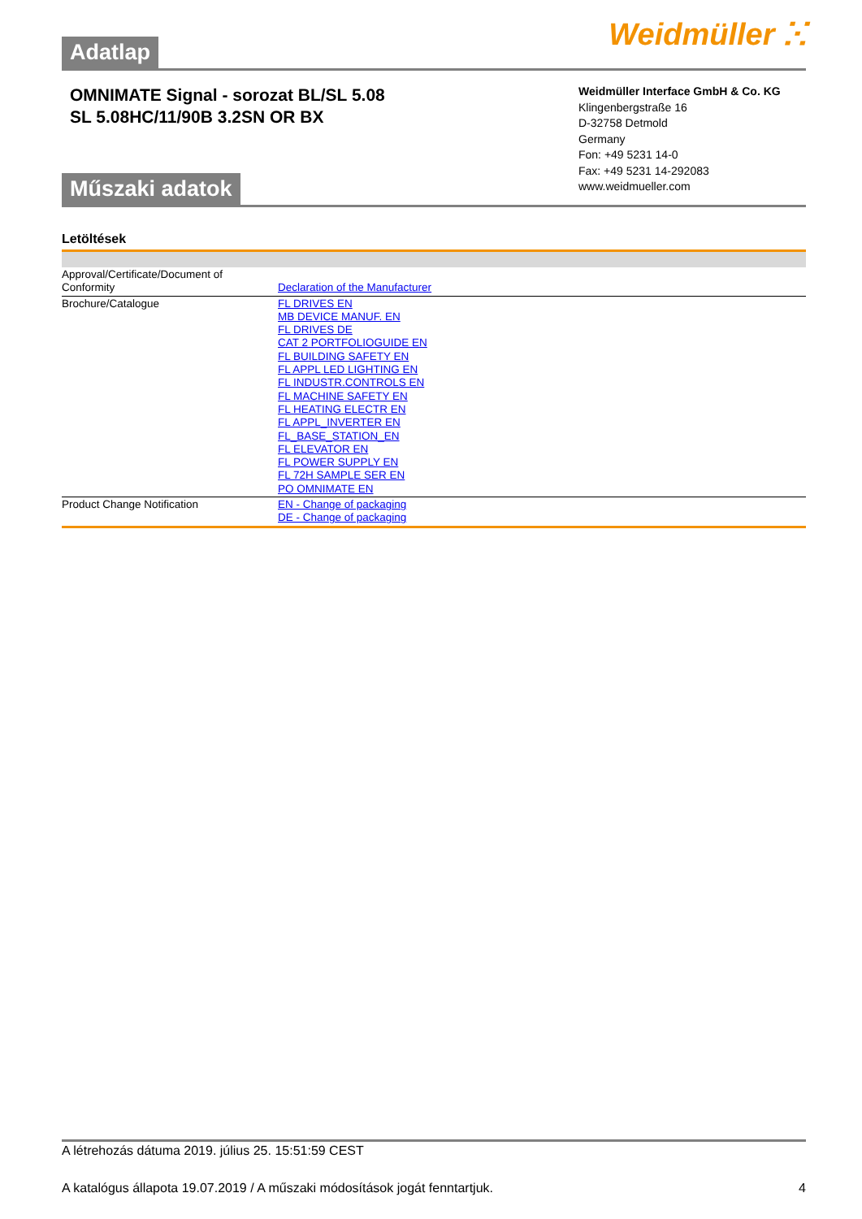Adatlap
Weidmüller ⵘ
OMNIMATE Signal - sorozat BL/SL 5.08
SL 5.08HC/11/90B 3.2SN OR BX
Műszaki adatok
Weidmüller Interface GmbH & Co. KG
Klingenbergstraße 16
D-32758 Detmold
Germany
Fon: +49 5231 14-0
Fax: +49 5231 14-292083
www.weidmueller.com
Letöltések
| Approval/Certificate/Document of Conformity | Declaration of the Manufacturer |
| Brochure/Catalogue | FL DRIVES EN MB DEVICE MANUF. EN FL DRIVES DE CAT 2 PORTFOLIOGUIDE EN FL BUILDING SAFETY EN FL APPL LED LIGHTING EN FL INDUSTR.CONTROLS EN FL MACHINE SAFETY EN FL HEATING ELECTR EN FL APPL_INVERTER EN FL_BASE_STATION_EN FL ELEVATOR EN FL POWER SUPPLY EN FL 72H SAMPLE SER EN PO OMNIMATE EN |
| Product Change Notification | EN - Change of packaging DE - Change of packaging |
A létrehozás dátuma 2019. július 25. 15:51:59 CEST
A katalógus állapota 19.07.2019 / A műszaki módosítások jogát fenntartjuk. 4